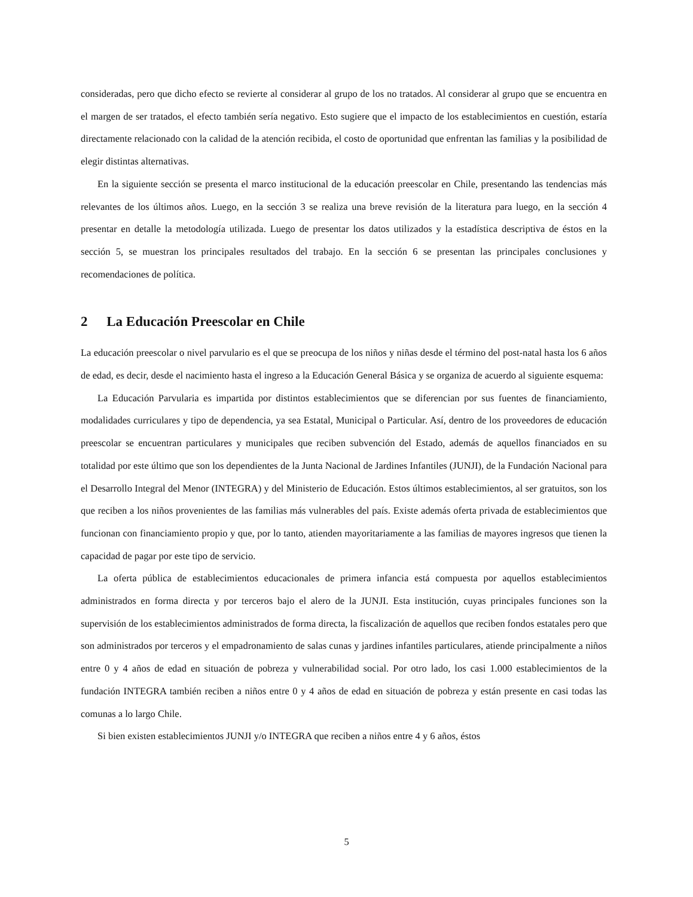consideradas, pero que dicho efecto se revierte al considerar al grupo de los no tratados. Al considerar al grupo que se encuentra en el margen de ser tratados, el efecto también sería negativo. Esto sugiere que el impacto de los establecimientos en cuestión, estaría directamente relacionado con la calidad de la atención recibida, el costo de oportunidad que enfrentan las familias y la posibilidad de elegir distintas alternativas.
En la siguiente sección se presenta el marco institucional de la educación preescolar en Chile, presentando las tendencias más relevantes de los últimos años. Luego, en la sección 3 se realiza una breve revisión de la literatura para luego, en la sección 4 presentar en detalle la metodología utilizada. Luego de presentar los datos utilizados y la estadística descriptiva de éstos en la sección 5, se muestran los principales resultados del trabajo. En la sección 6 se presentan las principales conclusiones y recomendaciones de política.
2 La Educación Preescolar en Chile
La educación preescolar o nivel parvulario es el que se preocupa de los niños y niñas desde el término del post-natal hasta los 6 años de edad, es decir, desde el nacimiento hasta el ingreso a la Educación General Básica y se organiza de acuerdo al siguiente esquema:
La Educación Parvularia es impartida por distintos establecimientos que se diferencian por sus fuentes de financiamiento, modalidades curriculares y tipo de dependencia, ya sea Estatal, Municipal o Particular. Así, dentro de los proveedores de educación preescolar se encuentran particulares y municipales que reciben subvención del Estado, además de aquellos financiados en su totalidad por este último que son los dependientes de la Junta Nacional de Jardines Infantiles (JUNJI), de la Fundación Nacional para el Desarrollo Integral del Menor (INTEGRA) y del Ministerio de Educación. Estos últimos establecimientos, al ser gratuitos, son los que reciben a los niños provenientes de las familias más vulnerables del país. Existe además oferta privada de establecimientos que funcionan con financiamiento propio y que, por lo tanto, atienden mayoritariamente a las familias de mayores ingresos que tienen la capacidad de pagar por este tipo de servicio.
La oferta pública de establecimientos educacionales de primera infancia está compuesta por aquellos establecimientos administrados en forma directa y por terceros bajo el alero de la JUNJI. Esta institución, cuyas principales funciones son la supervisión de los establecimientos administrados de forma directa, la fiscalización de aquellos que reciben fondos estatales pero que son administrados por terceros y el empadronamiento de salas cunas y jardines infantiles particulares, atiende principalmente a niños entre 0 y 4 años de edad en situación de pobreza y vulnerabilidad social. Por otro lado, los casi 1.000 establecimientos de la fundación INTEGRA también reciben a niños entre 0 y 4 años de edad en situación de pobreza y están presente en casi todas las comunas a lo largo Chile.
Si bien existen establecimientos JUNJI y/o INTEGRA que reciben a niños entre 4 y 6 años, éstos
5